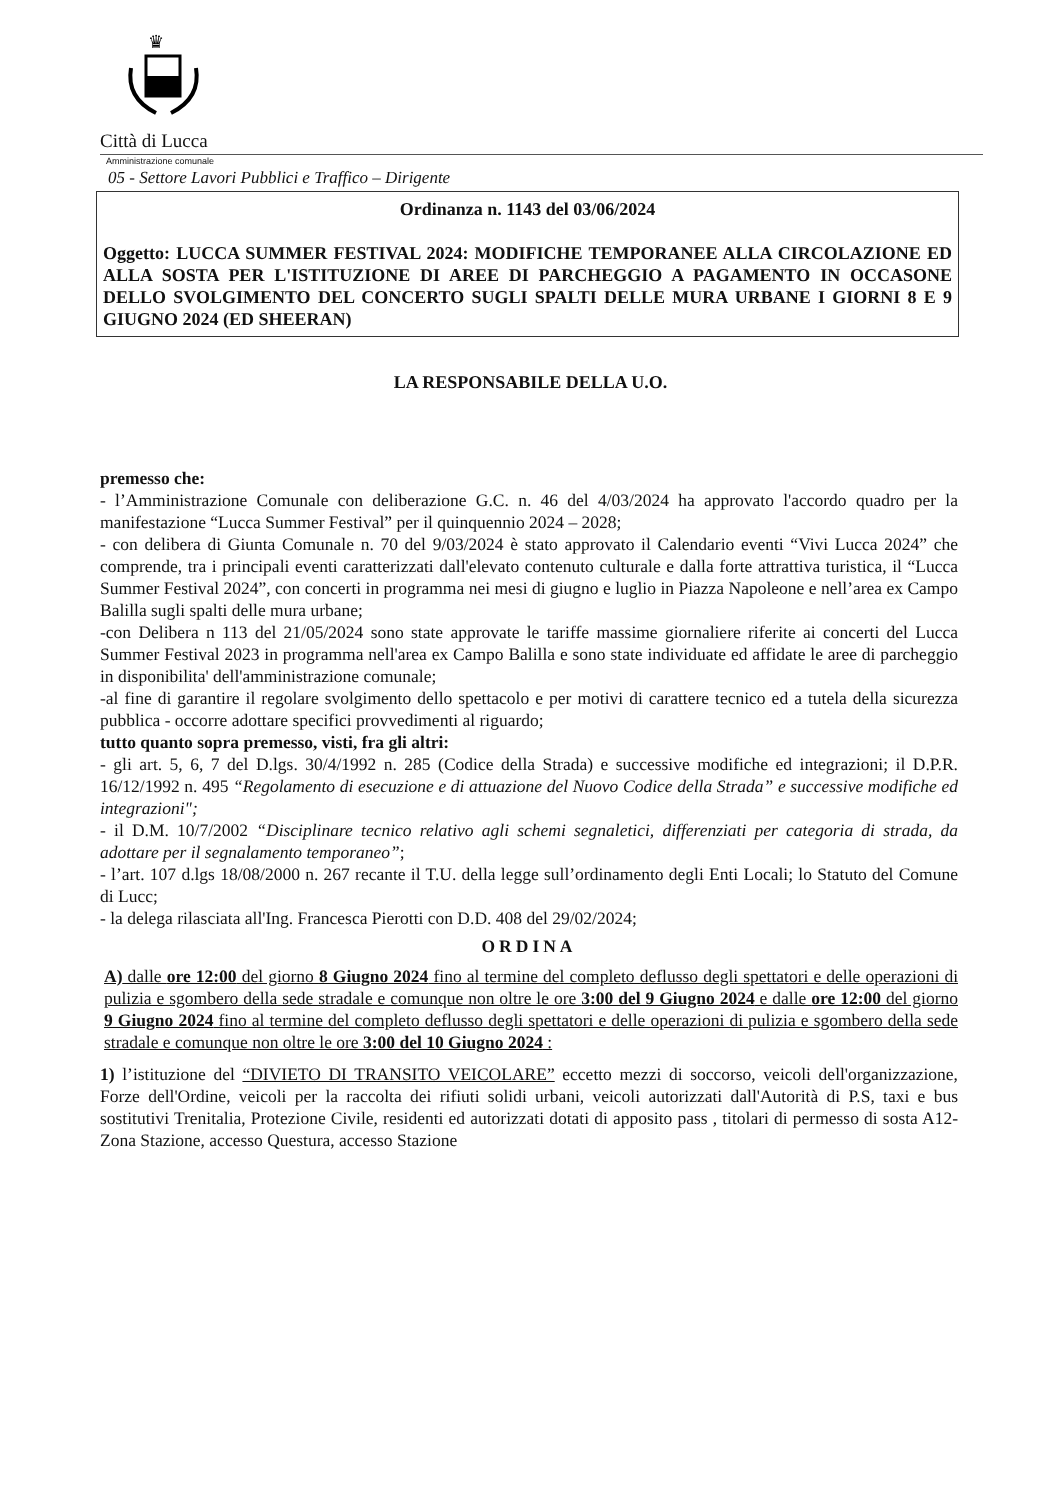♛
Città di Lucca
Amministrazione comunale
05 - Settore Lavori Pubblici e Traffico – Dirigente
Ordinanza n. 1143 del 03/06/2024
Oggetto: LUCCA SUMMER FESTIVAL 2024: MODIFICHE TEMPORANEE ALLA CIRCOLAZIONE ED ALLA SOSTA PER L'ISTITUZIONE DI AREE DI PARCHEGGIO A PAGAMENTO IN OCCASONE DELLO SVOLGIMENTO DEL CONCERTO SUGLI SPALTI DELLE MURA URBANE I GIORNI 8 E 9 GIUGNO 2024 (ED SHEERAN)
LA RESPONSABILE DELLA U.O.
premesso che:
- l’Amministrazione Comunale con deliberazione G.C. n. 46 del 4/03/2024 ha approvato l'accordo quadro per la manifestazione “Lucca Summer Festival” per il quinquennio 2024 – 2028;
- con delibera di Giunta Comunale n. 70 del 9/03/2024 è stato approvato il Calendario eventi “Vivi Lucca 2024” che comprende, tra i principali eventi caratterizzati dall'elevato contenuto culturale e dalla forte attrattiva turistica, il “Lucca Summer Festival 2024”, con concerti in programma nei mesi di giugno e luglio in Piazza Napoleone e nell’area ex Campo Balilla sugli spalti delle mura urbane;
-con Delibera n 113 del 21/05/2024 sono state approvate le tariffe massime giornaliere riferite ai concerti del Lucca Summer Festival 2023 in programma nell'area ex Campo Balilla e sono state individuate ed affidate le aree di parcheggio in disponibilita' dell'amministrazione comunale;
-al fine di garantire il regolare svolgimento dello spettacolo e per motivi di carattere tecnico ed a tutela della sicurezza pubblica - occorre adottare specifici provvedimenti al riguardo;
tutto quanto sopra premesso, visti, fra gli altri:
- gli art. 5, 6, 7 del D.lgs. 30/4/1992 n. 285 (Codice della Strada) e successive modifiche ed integrazioni; il D.P.R. 16/12/1992 n. 495 “Regolamento di esecuzione e di attuazione del Nuovo Codice della Strada” e successive modifiche ed integrazioni";
- il D.M. 10/7/2002 “Disciplinare tecnico relativo agli schemi segnaletici, differenziati per categoria di strada, da adottare per il segnalamento temporaneo”;
- l’art. 107 d.lgs 18/08/2000 n. 267 recante il T.U. della legge sull’ordinamento degli Enti Locali; lo Statuto del Comune di Lucc;
- la delega rilasciata all'Ing. Francesca Pierotti con D.D. 408 del 29/02/2024;
ORDINA
A) dalle ore 12:00 del giorno 8 Giugno 2024 fino al termine del completo deflusso degli spettatori e delle operazioni di pulizia e sgombero della sede stradale e comunque non oltre le ore 3:00 del 9 Giugno 2024 e dalle ore 12:00 del giorno 9 Giugno 2024 fino al termine del completo deflusso degli spettatori e delle operazioni di pulizia e sgombero della sede stradale e comunque non oltre le ore 3:00 del 10 Giugno 2024 :
1) l’istituzione del “DIVIETO DI TRANSITO VEICOLARE” eccetto mezzi di soccorso, veicoli dell'organizzazione, Forze dell'Ordine, veicoli per la raccolta dei rifiuti solidi urbani, veicoli autorizzati dall'Autorità di P.S, taxi e bus sostitutivi Trenitalia, Protezione Civile, residenti ed autorizzati dotati di apposito pass , titolari di permesso di sosta A12-Zona Stazione, accesso Questura, accesso Stazione